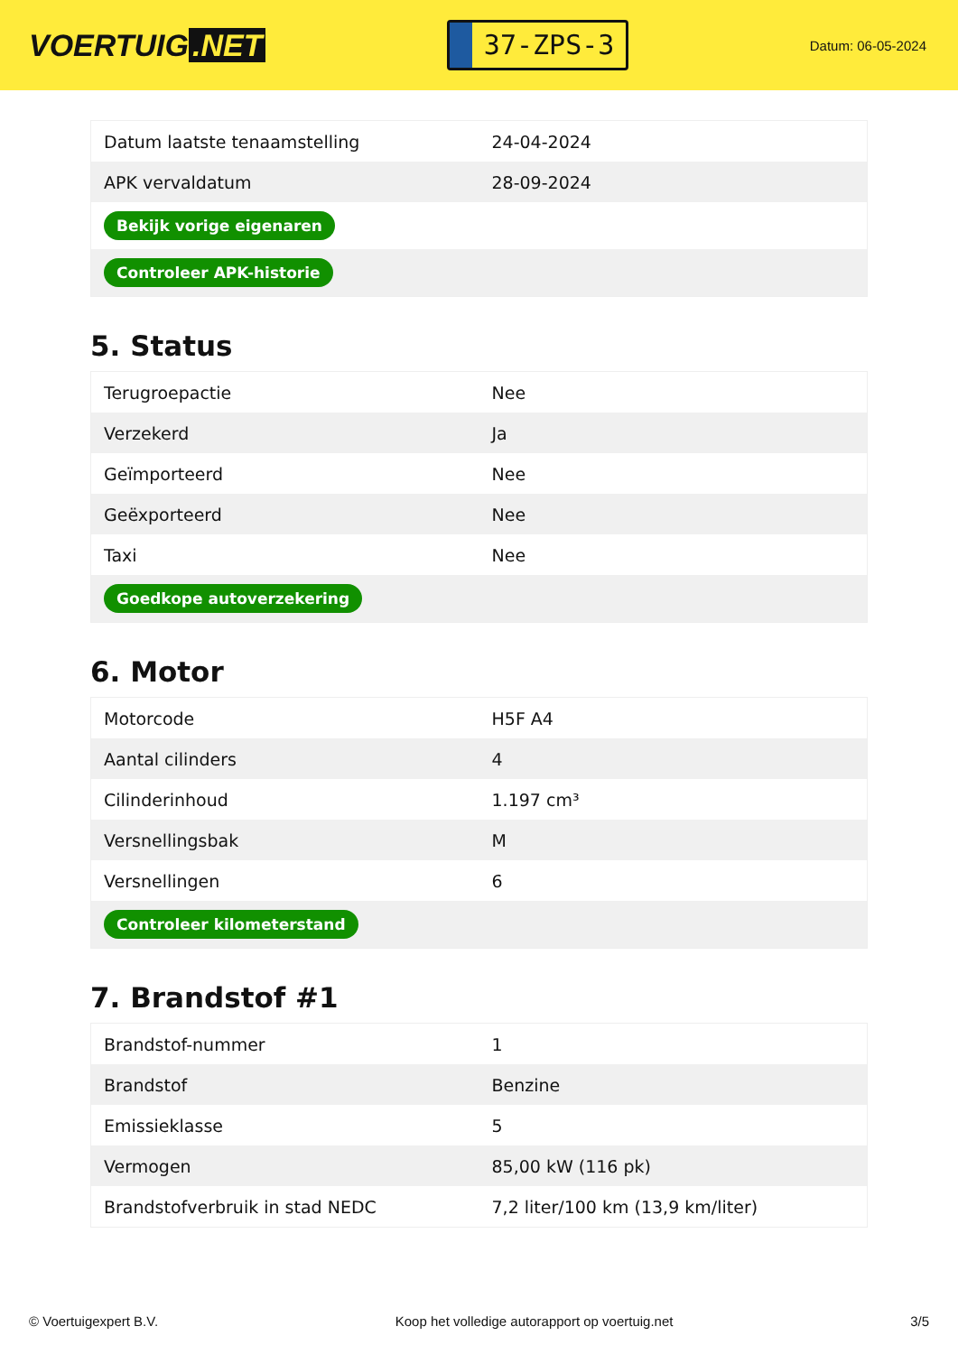VOERTUIG.NET
37-ZPS-3
Datum: 06-05-2024
| Datum laatste tenaamstelling | 24-04-2024 |
| APK vervaldatum | 28-09-2024 |
| Bekijk vorige eigenaren | |
| Controleer APK-historie | |
5. Status
| Terugroepactie | Nee |
| Verzekerd | Ja |
| Geïmporteerd | Nee |
| Geëxporteerd | Nee |
| Taxi | Nee |
| Goedkope autoverzekering | |
6. Motor
| Motorcode | H5F A4 |
| Aantal cilinders | 4 |
| Cilinderinhoud | 1.197 cm³ |
| Versnellingsbak | M |
| Versnellingen | 6 |
| Controleer kilometerstand | |
7. Brandstof #1
| Brandstof-nummer | 1 |
| Brandstof | Benzine |
| Emissieklasse | 5 |
| Vermogen | 85,00 kW (116 pk) |
| Brandstofverbruik in stad NEDC | 7,2 liter/100 km (13,9 km/liter) |
© Voertuigexpert B.V. Koop het volledige autorapport op voertuig.net 3/5